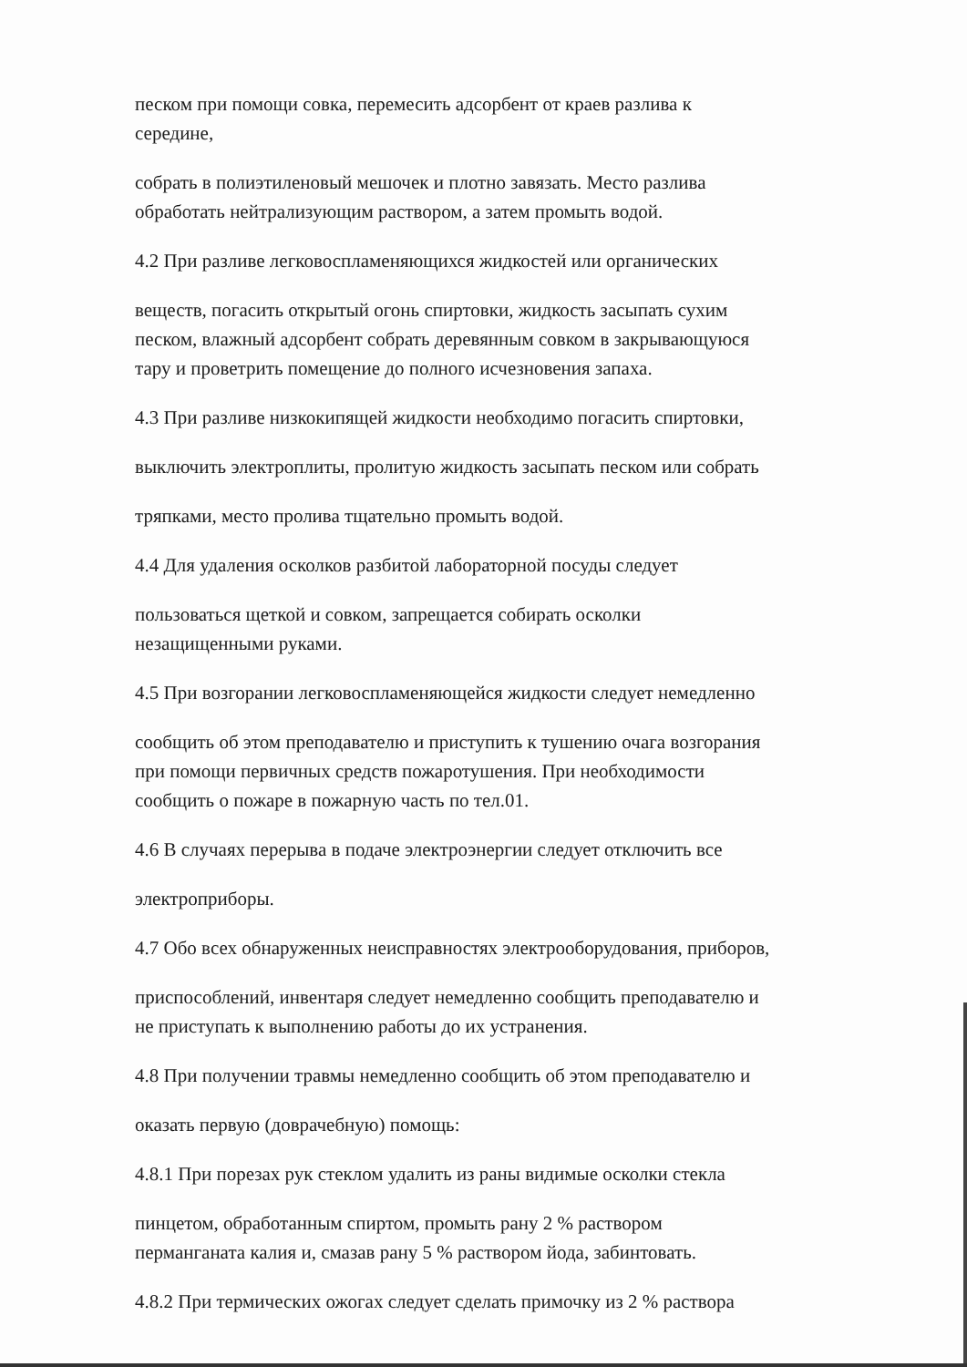песком при помощи совка, перемесить адсорбент от краев разлива к
середине,
собрать в полиэтиленовый мешочек и плотно завязать. Место разлива
обработать нейтрализующим раствором, а затем промыть водой.
4.2 При разливе легковоспламеняющихся жидкостей или органических
веществ, погасить открытый огонь спиртовки, жидкость засыпать сухим
песком, влажный адсорбент собрать деревянным совком в закрывающуюся
тару и проветрить помещение до полного исчезновения запаха.
4.3 При разливе низкокипящей жидкости необходимо погасить спиртовки,
выключить электроплиты, пролитую жидкость засыпать песком или собрать
тряпками, место пролива тщательно промыть водой.
4.4 Для удаления осколков разбитой лабораторной посуды следует
пользоваться щеткой и совком, запрещается собирать осколки
незащищенными руками.
4.5 При возгорании легковоспламеняющейся жидкости следует немедленно
сообщить об этом преподавателю и приступить к тушению очага возгорания
при помощи первичных средств пожаротушения. При необходимости
сообщить о пожаре в пожарную часть по тел.01.
4.6 В случаях перерыва в подаче электроэнергии следует отключить все
электроприборы.
4.7 Обо всех обнаруженных неисправностях электрооборудования, приборов,
приспособлений, инвентаря следует немедленно сообщить преподавателю и
не приступать к выполнению работы до их устранения.
4.8 При получении травмы немедленно сообщить об этом преподавателю и
оказать первую (доврачебную) помощь:
4.8.1 При порезах рук стеклом удалить из раны видимые осколки стекла
пинцетом, обработанным спиртом, промыть рану 2 % раствором
перманганата калия и, смазав рану 5 % раствором йода, забинтовать.
4.8.2 При термических ожогах следует сделать примочку из 2 % раствора